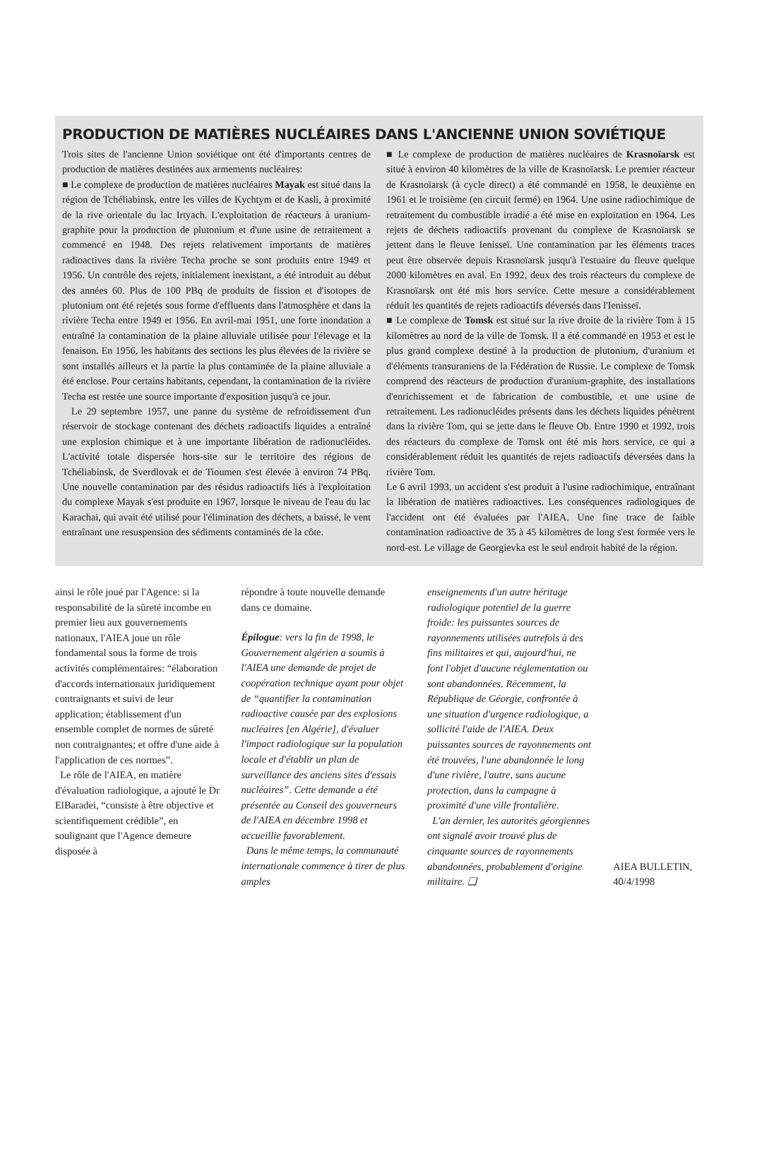PRODUCTION DE MATIÈRES NUCLÉAIRES DANS L'ANCIENNE UNION SOVIÉTIQUE
Trois sites de l'ancienne Union soviétique ont été d'importants centres de production de matières destinées aux armements nucléaires:
■ Le complexe de production de matières nucléaires Mayak est situé dans la région de Tchéliabinsk, entre les villes de Kychtym et de Kasli, à proximité de la rive orientale du lac Irtyach. L'exploitation de réacteurs à uranium-graphite pour la production de plutonium et d'une usine de retraitement a commencé en 1948. Des rejets relativement importants de matières radioactives dans la rivière Techa proche se sont produits entre 1949 et 1956. Un contrôle des rejets, initialement inexistant, a été introduit au début des années 60. Plus de 100 PBq de produits de fission et d'isotopes de plutonium ont été rejetés sous forme d'effluents dans l'atmosphère et dans la rivière Techa entre 1949 et 1956. En avril-mai 1951, une forte inondation a entraîné la contamination de la plaine alluviale utilisée pour l'élevage et la fenaison. En 1956, les habitants des sections les plus élevées de la rivière se sont installés ailleurs et la partie la plus contaminée de la plaine alluviale a été enclose. Pour certains habitants, cependant, la contamination de la rivière Techa est restée une source importante d'exposition jusqu'à ce jour.
Le 29 septembre 1957, une panne du système de refroidissement d'un réservoir de stockage contenant des déchets radioactifs liquides a entraîné une explosion chimique et à une importante libération de radionucléides. L'activité totale dispersée hors-site sur le territoire des régions de Tchéliabinsk, de Sverdlovak et de Tioumen s'est élevée à environ 74 PBq. Une nouvelle contamination par des résidus radioactifs liés à l'exploitation du complexe Mayak s'est produite en 1967, lorsque le niveau de l'eau du lac Karachai, qui avait été utilisé pour l'élimination des déchets, a baissé, le vent entraînant une resuspension des sédiments contaminés de la côte.
■ Le complexe de production de matières nucléaires de Krasnoïarsk est situé à environ 40 kilomètres de la ville de Krasnoïarsk. Le premier réacteur de Krasnoïarsk (à cycle direct) a été commandé en 1958, le deuxième en 1961 et le troisième (en circuit fermé) en 1964. Une usine radiochimique de retraitement du combustible irradié a été mise en exploitation en 1964. Les rejets de déchets radioactifs provenant du complexe de Krasnoïarsk se jettent dans le fleuve Ienisseï. Une contamination par les éléments traces peut être observée depuis Krasnoïarsk jusqu'à l'estuaire du fleuve quelque 2000 kilomètres en aval. En 1992, deux des trois réacteurs du complexe de Krasnoïarsk ont été mis hors service. Cette mesure a considérablement réduit les quantités de rejets radioactifs déversés dans l'Ienisseï.
■ Le complexe de Tomsk est situé sur la rive droite de la rivière Tom à 15 kilomètres au nord de la ville de Tomsk. Il a été commandé en 1953 et est le plus grand complexe destiné à la production de plutonium, d'uranium et d'éléments transuraniens de la Fédération de Russie. Le complexe de Tomsk comprend des réacteurs de production d'uranium-graphite, des installations d'enrichissement et de fabrication de combustible, et une usine de retraitement. Les radionucléides présents dans les déchets liquides pénètrent dans la rivière Tom, qui se jette dans le fleuve Ob. Entre 1990 et 1992, trois des réacteurs du complexe de Tomsk ont été mis hors service, ce qui a considérablement réduit les quantités de rejets radioactifs déversées dans la rivière Tom.
Le 6 avril 1993, un accident s'est produit à l'usine radiochimique, entraînant la libération de matières radioactives. Les conséquences radiologiques de l'accident ont été évaluées par l'AIEA. Une fine trace de faible contamination radioactive de 35 à 45 kilomètres de long s'est formée vers le nord-est. Le village de Georgievka est le seul endroit habité de la région.
ainsi le rôle joué par l'Agence: si la responsabilité de la sûreté incombe en premier lieu aux gouvernements nationaux, l'AIEA joue un rôle fondamental sous la forme de trois activités complémentaires: “élaboration d'accords internationaux juridiquement contraignants et suivi de leur application; établissement d'un ensemble complet de normes de sûreté non contraignantes; et offre d'une aide à l'application de ces normes”.
Le rôle de l'AIEA, en matière d'évaluation radiologique, a ajouté le Dr ElBaradei, “consiste à être objective et scientifiquement crédible”, en soulignant que l'Agence demeure disposée à
répondre à toute nouvelle demande dans ce domaine.
Épilogue: vers la fin de 1998, le Gouvernement algérien a soumis à l'AIEA une demande de projet de coopération technique ayant pour objet de “quantifier la contamination radioactive causée par des explosions nucléaires [en Algérie], d'évaluer l'impact radiologique sur la population locale et d'établir un plan de surveillance des anciens sites d'essais nucléaires”. Cette demande a été présentée au Conseil des gouverneurs de l'AIEA en décembre 1998 et accueillie favorablement.
Dans le même temps, la communauté internationale commence à tirer de plus amples
enseignements d'un autre héritage radiologique potentiel de la guerre froide: les puissantes sources de rayonnements utilisées autrefois à des fins militaires et qui, aujourd'hui, ne font l'objet d'aucune réglementation ou sont abandonnées. Récemment, la République de Géorgie, confrontée à une situation d'urgence radiologique, a sollicité l'aide de l'AIEA. Deux puissantes sources de rayonnements ont été trouvées, l'une abandonnée le long d'une rivière, l'autre, sans aucune protection, dans la campagne à proximité d'une ville frontalière.
L'an dernier, les autorités géorgiennes ont signalé avoir trouvé plus de cinquante sources de rayonnements abandonnées, probablement d'origine militaire. ❑
AIEA BULLETIN, 40/4/1998